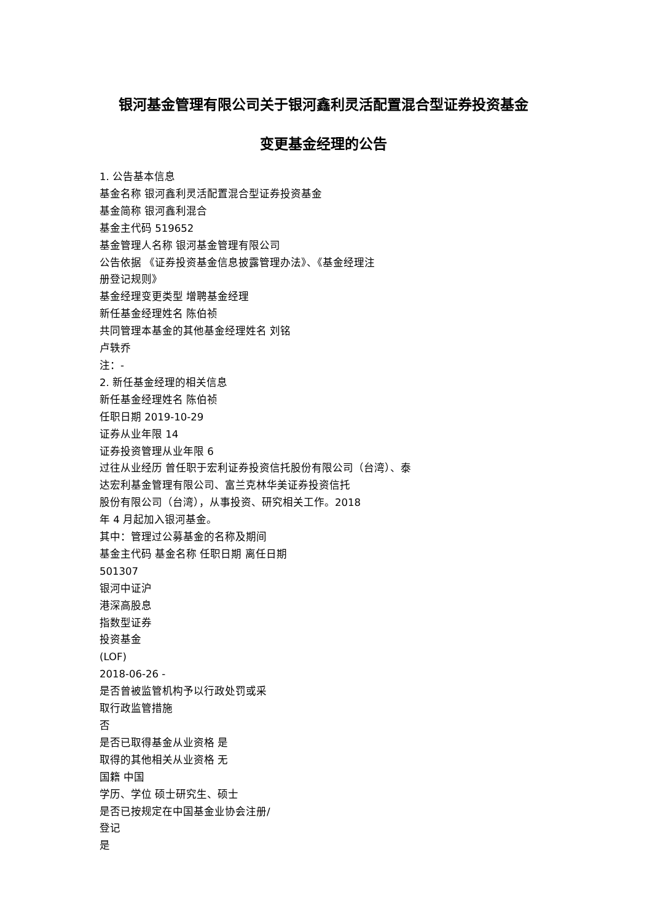银河基金管理有限公司关于银河鑫利灵活配置混合型证券投资基金
变更基金经理的公告
1. 公告基本信息
基金名称 银河鑫利灵活配置混合型证券投资基金
基金简称 银河鑫利混合
基金主代码 519652
基金管理人名称 银河基金管理有限公司
公告依据 《证券投资基金信息披露管理办法》、《基金经理注
册登记规则》
基金经理变更类型 增聘基金经理
新任基金经理姓名 陈伯祯
共同管理本基金的其他基金经理姓名 刘铭
卢轶乔
注：-
2. 新任基金经理的相关信息
新任基金经理姓名 陈伯祯
任职日期 2019-10-29
证券从业年限 14
证券投资管理从业年限 6
过往从业经历 曾任职于宏利证券投资信托股份有限公司（台湾）、泰
达宏利基金管理有限公司、富兰克林华美证券投资信托
股份有限公司（台湾），从事投资、研究相关工作。2018
年 4 月起加入银河基金。
其中：管理过公募基金的名称及期间
基金主代码 基金名称 任职日期 离任日期
501307
银河中证沪
港深高股息
指数型证券
投资基金
(LOF)
2018-06-26 -
是否曾被监管机构予以行政处罚或采
取行政监管措施
否
是否已取得基金从业资格 是
取得的其他相关从业资格 无
国籍 中国
学历、学位 硕士研究生、硕士
是否已按规定在中国基金业协会注册/
登记
是